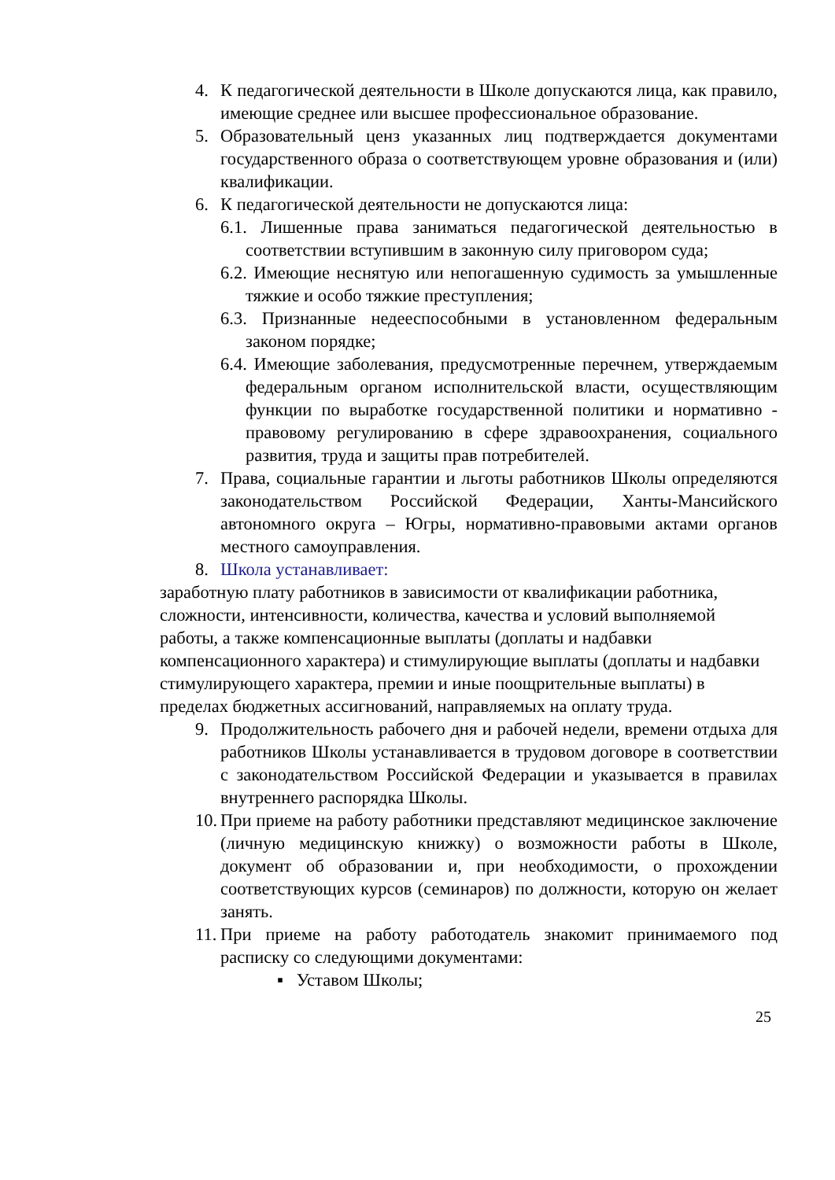4. К педагогической деятельности в Школе допускаются лица, как правило, имеющие среднее или высшее профессиональное образование.
5. Образовательный ценз указанных лиц подтверждается документами государственного образа о соответствующем уровне образования и (или) квалификации.
6. К педагогической деятельности не допускаются лица:
6.1. Лишенные права заниматься педагогической деятельностью в соответствии вступившим в законную силу приговором суда;
6.2. Имеющие неснятую или непогашенную судимость за умышленные тяжкие и особо тяжкие преступления;
6.3. Признанные недееспособными в установленном федеральным законом порядке;
6.4. Имеющие заболевания, предусмотренные перечнем, утверждаемым федеральным органом исполнительской власти, осуществляющим функции по выработке государственной политики и нормативно - правовому регулированию в сфере здравоохранения, социального развития, труда и защиты прав потребителей.
7. Права, социальные гарантии и льготы работников Школы определяются законодательством Российской Федерации, Ханты-Мансийского автономного округа – Югры, нормативно-правовыми актами органов местного самоуправления.
8. Школа устанавливает:
заработную плату работников в зависимости от квалификации работника, сложности, интенсивности, количества, качества и условий выполняемой работы, а также компенсационные выплаты (доплаты и надбавки компенсационного характера) и стимулирующие выплаты (доплаты и надбавки стимулирующего характера, премии и иные поощрительные выплаты) в пределах бюджетных ассигнований, направляемых на оплату труда.
9. Продолжительность рабочего дня и рабочей недели, времени отдыха для работников Школы устанавливается в трудовом договоре в соответствии с законодательством Российской Федерации и указывается в правилах внутреннего распорядка Школы.
10. При приеме на работу работники представляют медицинское заключение (личную медицинскую книжку) о возможности работы в Школе, документ об образовании и, при необходимости, о прохождении соответствующих курсов (семинаров) по должности, которую он желает занять.
11. При приеме на работу работодатель знакомит принимаемого под расписку со следующими документами:
▪ Уставом Школы;
25